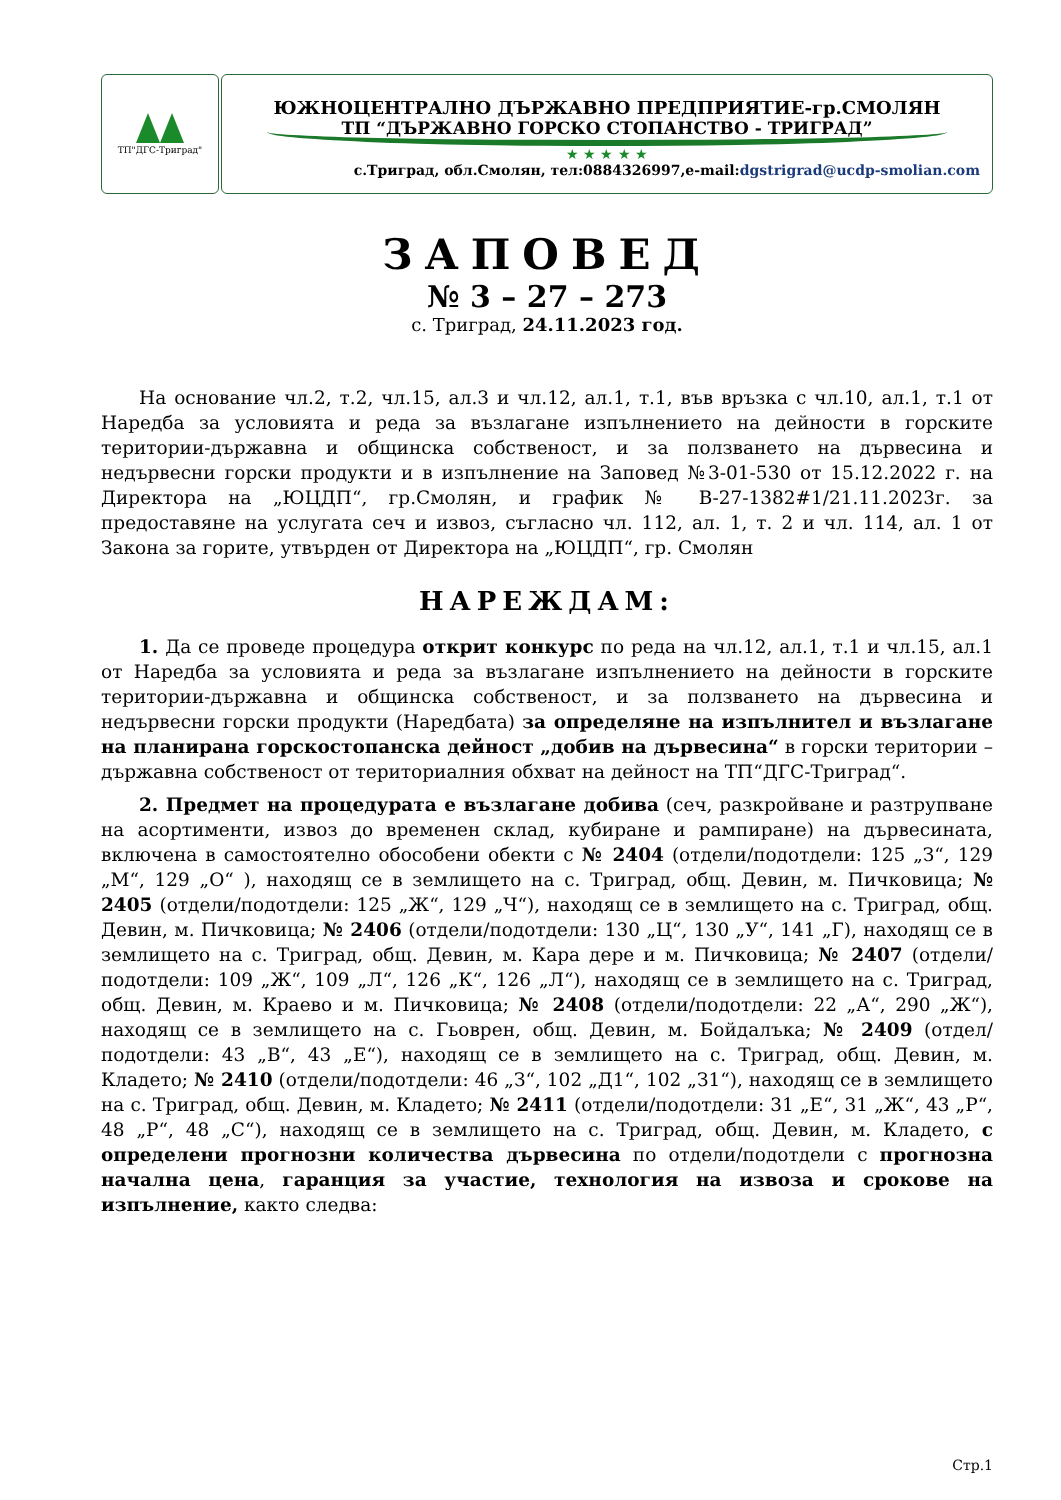ТП"ДГС-Триград"
ЮЖНОЦЕНТРАЛНО ДЪРЖАВНО ПРЕДПРИЯТИЕ-гр.СМОЛЯН
ТП “ДЪРЖАВНО ГОРСКО СТОПАНСТВО - ТРИГРАД”
★ ★ ★ ★ ★
с.Триград, обл.Смолян, тел:0884326997,e-mail:dgstrigrad@ucdp-smolian.com
ЗАПОВЕД
№ 3 – 27 – 273
с. Триград, 24.11.2023 год.
На основание чл.2, т.2, чл.15, ал.3 и чл.12, ал.1, т.1, във връзка с чл.10, ал.1, т.1 от Наредба за условията и реда за възлагане изпълнението на дейности в горските територии-държавна и общинска собственост, и за ползването на дървесина и недървесни горски продукти и в изпълнение на Заповед №3-01-530 от 15.12.2022 г. на Директора на „ЮЦДП“, гр.Смолян, и график № В-27-1382#1/21.11.2023г. за предоставяне на услугата сеч и извоз, съгласно чл. 112, ал. 1, т. 2 и чл. 114, ал. 1 от Закона за горите, утвърден от Директора на „ЮЦДП“, гр. Смолян
НАРЕЖДАМ:
1. Да се проведе процедура открит конкурс по реда на чл.12, ал.1, т.1 и чл.15, ал.1 от Наредба за условията и реда за възлагане изпълнението на дейности в горските територии-държавна и общинска собственост, и за ползването на дървесина и недървесни горски продукти (Наредбата) за определяне на изпълнител и възлагане на планирана горскостопанска дейност „добив на дървесина“ в горски територии – държавна собственост от териториалния обхват на дейност на ТП“ДГС-Триград“.
2. Предмет на процедурата е възлагане добива (сеч, разкройване и разтрупване на асортименти, извоз до временен склад, кубиране и рампиране) на дървесината, включена в самостоятелно обособени обекти с № 2404 (отдели/подотдели: 125 „З“, 129 „М“, 129 „О“ ), находящ се в землището на с. Триград, общ. Девин, м. Пичковица; № 2405 (отдели/подотдели: 125 „Ж“, 129 „Ч“), находящ се в землището на с. Триград, общ. Девин, м. Пичковица; № 2406 (отдели/подотдели: 130 „Ц“, 130 „У“, 141 „Г), находящ се в землището на с. Триград, общ. Девин, м. Кара дере и м. Пичковица; № 2407 (отдели/подотдели: 109 „Ж“, 109 „Л“, 126 „К“, 126 „Л“), находящ се в землището на с. Триград, общ. Девин, м. Краево и м. Пичковица; № 2408 (отдели/подотдели: 22 „А“, 290 „Ж“), находящ се в землището на с. Гьоврен, общ. Девин, м. Бойдалъка; № 2409 (отдел/подотдели: 43 „В“, 43 „Е“), находящ се в землището на с. Триград, общ. Девин, м. Кладето; № 2410 (отдели/подотдели: 46 „З“, 102 „Д1“, 102 „З1“), находящ се в землището на с. Триград, общ. Девин, м. Кладето; № 2411 (отдели/подотдели: 31 „Е“, 31 „Ж“, 43 „Р“, 48 „Р“, 48 „С“), находящ се в землището на с. Триград, общ. Девин, м. Кладето, с определени прогнозни количества дървесина по отдели/подотдели с прогнозна начална цена, гаранция за участие, технология на извоза и срокове на изпълнение, както следва:
Стр.1